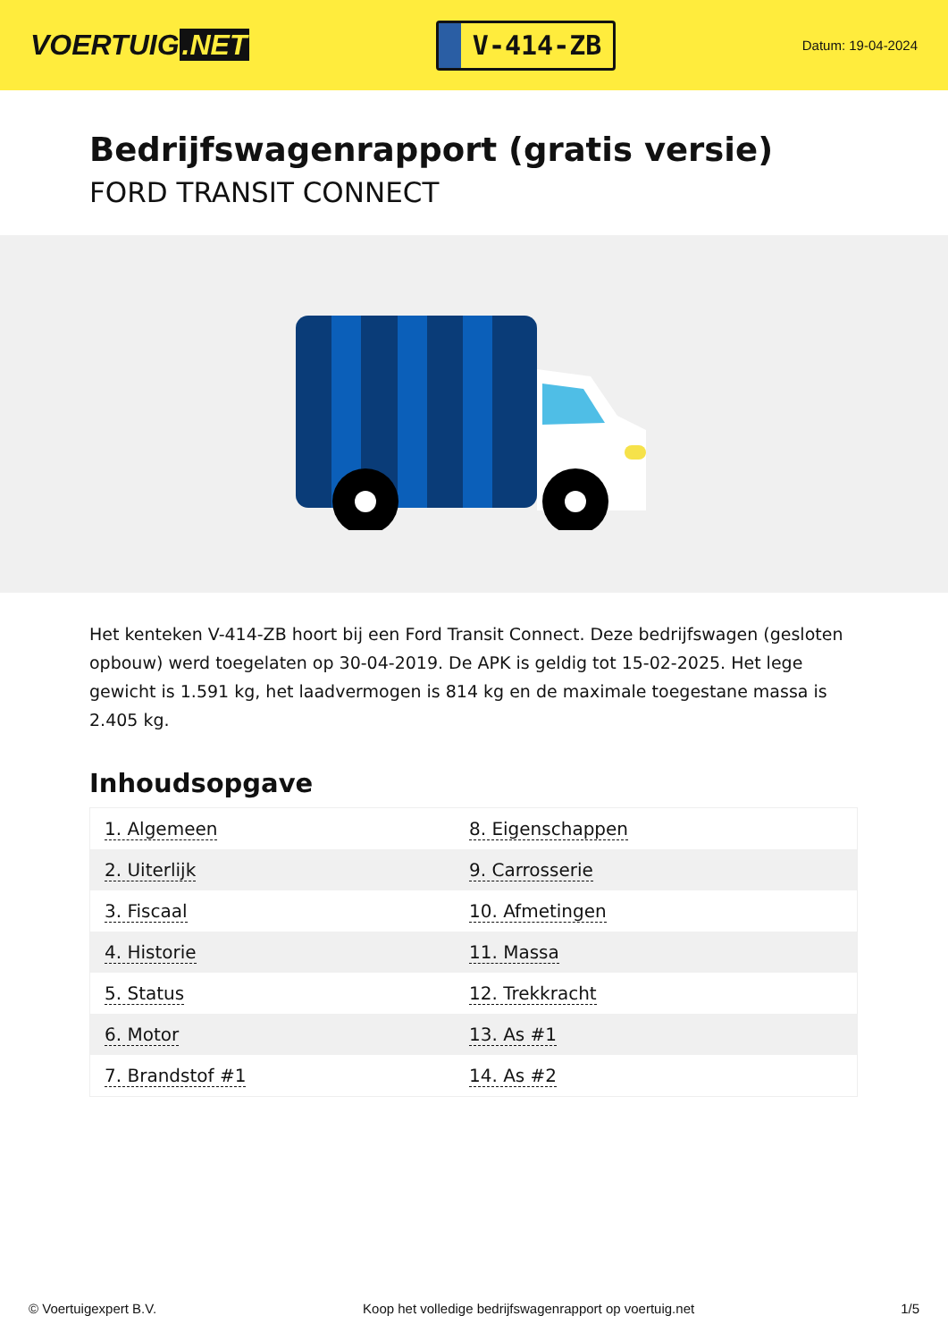VOERTUIG.NET
V-414-ZB
Datum: 19-04-2024
Bedrijfswagenrapport (gratis versie)
FORD TRANSIT CONNECT
Het kenteken V-414-ZB hoort bij een Ford Transit Connect. Deze bedrijfswagen (gesloten opbouw) werd toegelaten op 30-04-2019. De APK is geldig tot 15-02-2025. Het lege gewicht is 1.591 kg, het laadvermogen is 814 kg en de maximale toegestane massa is 2.405 kg.
Inhoudsopgave
| 1. Algemeen | 8. Eigenschappen |
| 2. Uiterlijk | 9. Carrosserie |
| 3. Fiscaal | 10. Afmetingen |
| 4. Historie | 11. Massa |
| 5. Status | 12. Trekkracht |
| 6. Motor | 13. As #1 |
| 7. Brandstof #1 | 14. As #2 |
© Voertuigexpert B.V. Koop het volledige bedrijfswagenrapport op voertuig.net 1/5